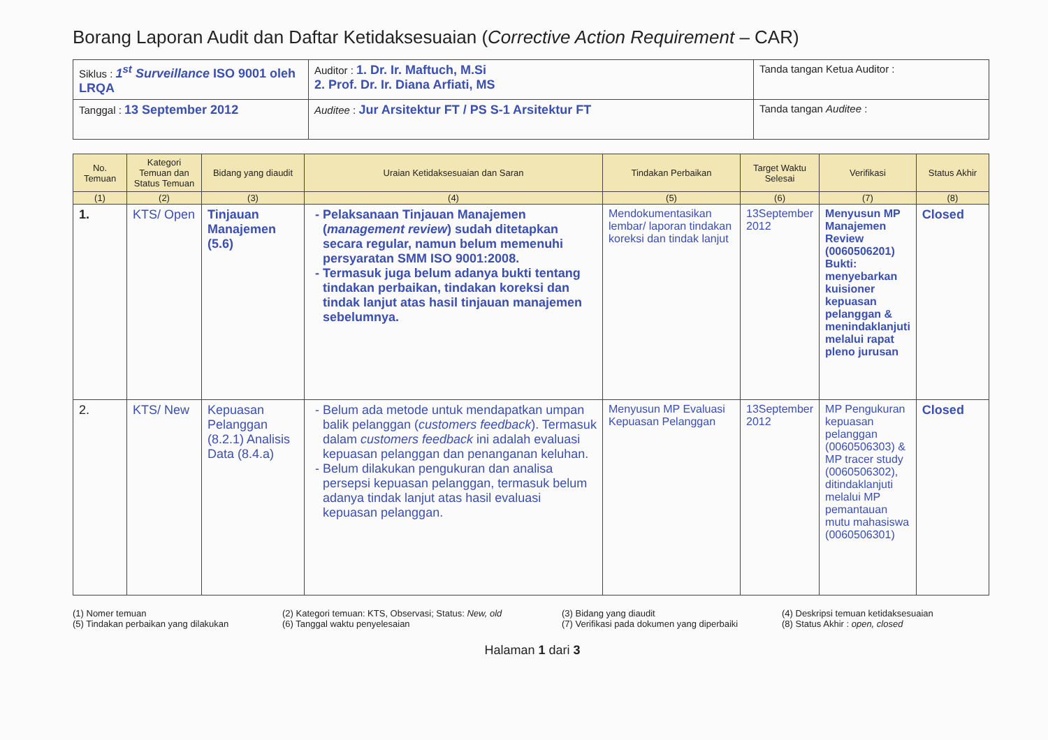Borang Laporan Audit dan Daftar Ketidaksesuaian (Corrective Action Requirement – CAR)
| Siklus : 1<sup>st</sup> Surveillance ISO 9001 oleh LRQA | Auditor : 1. Dr. Ir. Maftuch, M.Si 2. Prof. Dr. Ir. Diana Arfiati, MS | Tanda tangan Ketua Auditor : |
| Tanggal : 13 September 2012 | Auditee : Jur Arsitektur FT / PS S-1 Arsitektur FT | Tanda tangan Auditee : |
| No. Temuan | Kategori Temuan dan Status Temuan | Bidang yang diaudit | Uraian Ketidaksesuaian dan Saran | Tindakan Perbaikan | Target Waktu Selesai | Verifikasi | Status Akhir |
| --- | --- | --- | --- | --- | --- | --- | --- |
| (1) | (2) | (3) | (4) | (5) | (6) | (7) | (8) |
| 1. | KTS/ Open | Tinjauan Manajemen (5.6) | Pelaksanaan Tinjauan Manajemen ( management review ) sudah ditetapkan secara regular, namun belum memenuhi persyaratan SMM ISO 9001:2008. Termasuk juga belum adanya bukti tentang tindakan perbaikan, tindakan koreksi dan tindak lanjut atas hasil tinjauan manajemen sebelumnya. | Mendokumentasikan lembar/ laporan tindakan koreksi dan tindak lanjut | 13September 2012 | Menyusun MP Manajemen Review (0060506201) Bukti: menyebarkan kuisioner kepuasan pelanggan & menindaklanjuti melalui rapat pleno jurusan | Closed |
| 2. | KTS/ New | Kepuasan Pelanggan (8.2.1) Analisis Data (8.4.a) | Belum ada metode untuk mendapatkan umpan balik pelanggan ( customers feedback ). Termasuk dalam customers feedback ini adalah evaluasi kepuasan pelanggan dan penanganan keluhan. Belum dilakukan pengukuran dan analisa persepsi kepuasan pelanggan, termasuk belum adanya tindak lanjut atas hasil evaluasi kepuasan pelanggan. | Menyusun MP Evaluasi Kepuasan Pelanggan | 13September 2012 | MP Pengukuran kepuasan pelanggan (0060506303) & MP tracer study (0060506302), ditindaklanjuti melalui MP pemantauan mutu mahasiswa (0060506301) | Closed |
(1) Nomer temuan
(5) Tindakan perbaikan yang dilakukan
(2) Kategori temuan: KTS, Observasi; Status: New, old
(6) Tanggal waktu penyelesaian
(3) Bidang yang diaudit
(7) Verifikasi pada dokumen yang diperbaiki
(4) Deskripsi temuan ketidaksesuaian
(8) Status Akhir : open, closed
Halaman 1 dari 3